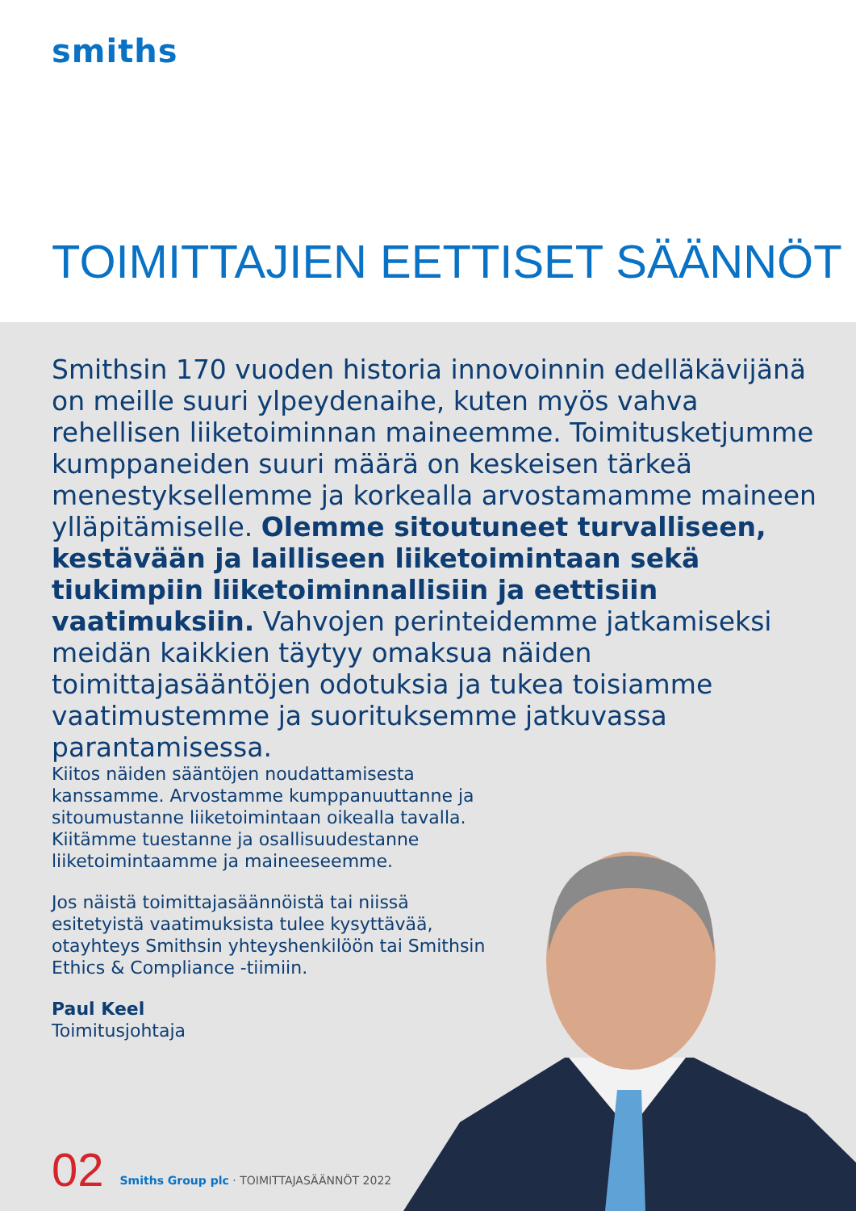smiths
TOIMITTAJIEN EETTISET SÄÄNNÖT
Smithsin 170 vuoden historia innovoinnin edelläkävijänä on meille suuri ylpeydenaihe, kuten myös vahva rehellisen liiketoiminnan maineemme. Toimitusketjumme kumppaneiden suuri määrä on keskeisen tärkeä menestyksellemme ja korkealla arvostamamme maineen ylläpitämiselle. Olemme sitoutuneet turvalliseen, kestävään ja lailliseen liiketoimintaan sekä tiukimpiin liiketoiminnallisiin ja eettisiin vaatimuksiin. Vahvojen perinteidemme jatkamiseksi meidän kaikkien täytyy omaksua näiden toimittajasääntöjen odotuksia ja tukea toisiamme vaatimustemme ja suorituksemme jatkuvassa parantamisessa.
Kiitos näiden sääntöjen noudattamisesta kanssamme. Arvostamme kumppanuuttanne ja sitoumustanne liiketoimintaan oikealla tavalla. Kiitämme tuestanne ja osallisuudestanne liiketoimintaamme ja maineeseemme.
Jos näistä toimittajasäännöistä tai niissä esitetyistä vaatimuksista tulee kysyttävää, otayhteys Smithsin yhteyshenkilöön tai Smithsin Ethics & Compliance -tiimiin.
Paul Keel
Toimitusjohtaja
02 Smiths Group plc · TOIMITTAJASÄÄNNÖT 2022